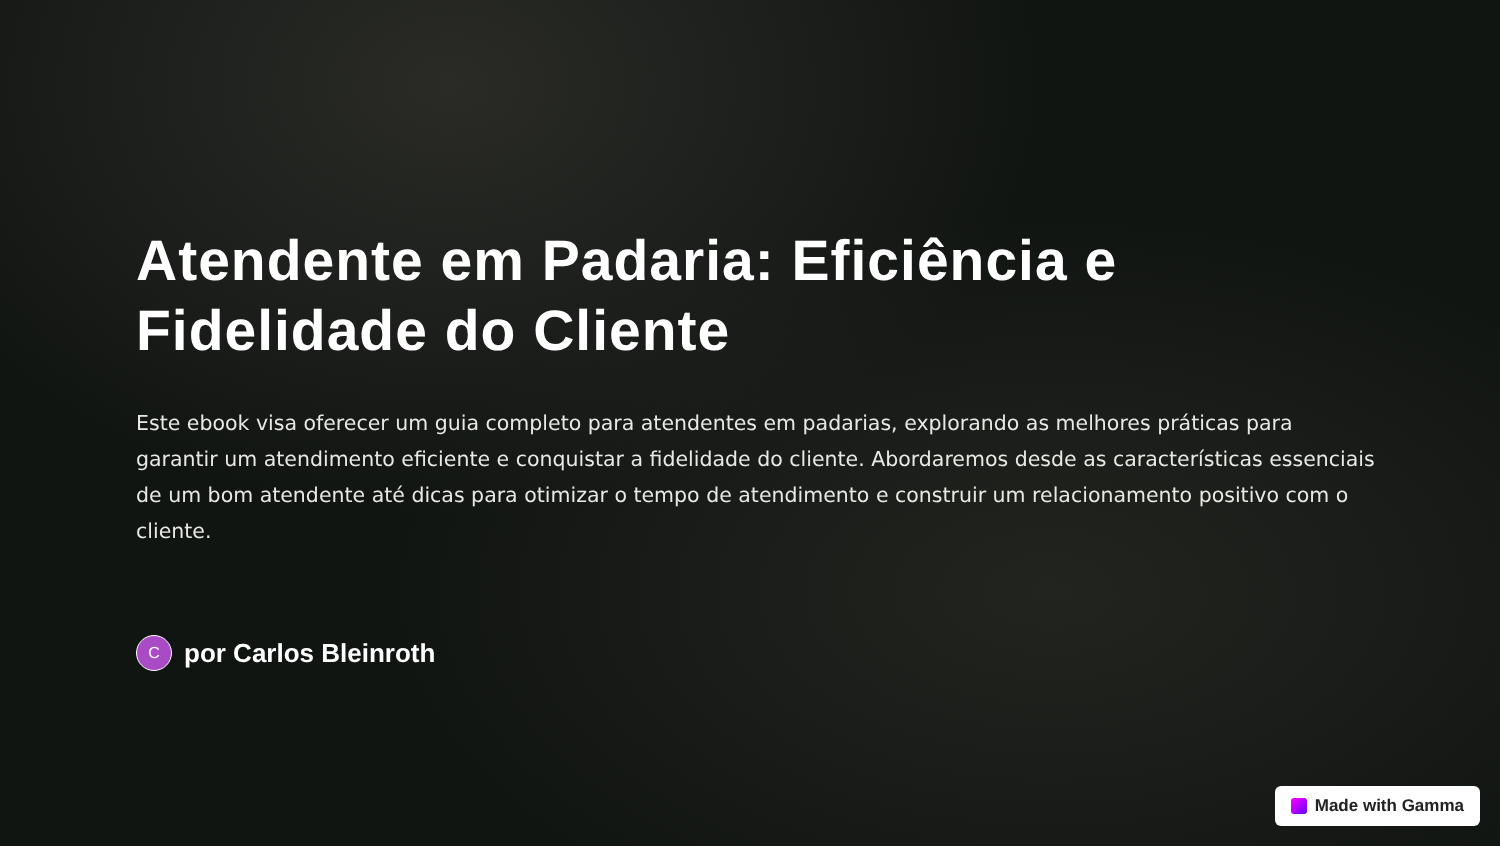Atendente em Padaria: Eficiência e Fidelidade do Cliente
Este ebook visa oferecer um guia completo para atendentes em padarias, explorando as melhores práticas para garantir um atendimento eficiente e conquistar a fidelidade do cliente. Abordaremos desde as características essenciais de um bom atendente até dicas para otimizar o tempo de atendimento e construir um relacionamento positivo com o cliente.
C
por Carlos Bleinroth
Made with Gamma